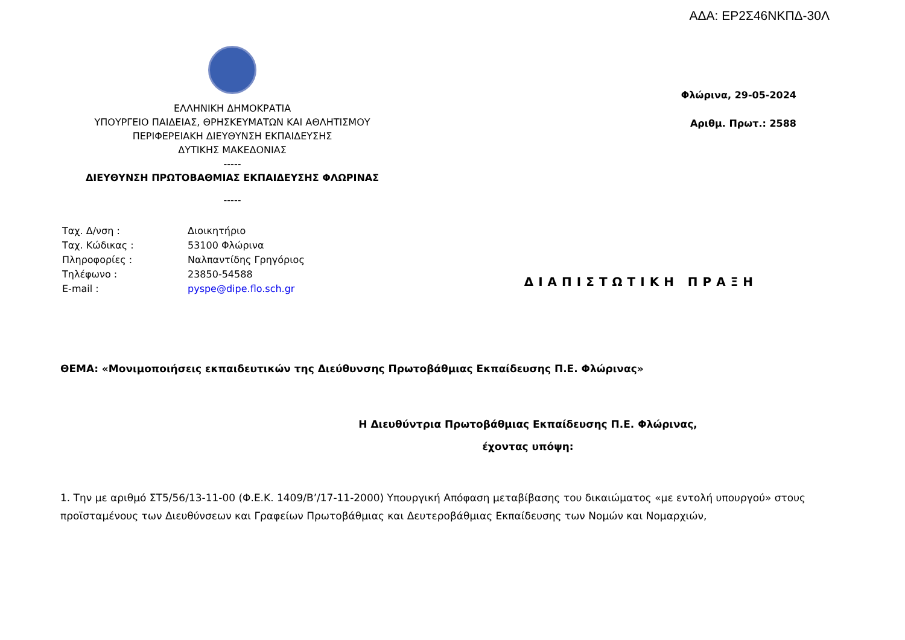ΑΔΑ: ΕΡ2Σ46ΝΚΠΔ-30Λ
ΕΛΛΗΝΙΚΗ ΔΗΜΟΚΡΑΤΙΑ
ΥΠΟΥΡΓΕΙΟ ΠΑΙΔΕΙΑΣ, ΘΡΗΣΚΕΥΜΑΤΩΝ ΚΑΙ ΑΘΛΗΤΙΣΜΟΥ
ΠΕΡΙΦΕΡΕΙΑΚΗ ΔΙΕΥΘΥΝΣΗ ΕΚΠΑΙΔΕΥΣΗΣ
ΔΥΤΙΚΗΣ ΜΑΚΕΔΟΝΙΑΣ
-----
ΔΙΕΥΘΥΝΣΗ ΠΡΩΤΟΒΑΘΜΙΑΣ ΕΚΠΑΙΔΕΥΣΗΣ ΦΛΩΡΙΝΑΣ
-----
Φλώρινα, 29-05-2024
Αριθμ. Πρωτ.: 2588
| Ταχ. Δ/νση : | Διοικητήριο |
| Ταχ. Κώδικας : | 53100 Φλώρινα |
| Πληροφορίες : | Ναλπαντίδης Γρηγόριος |
| Τηλέφωνο : | 23850-54588 |
| E-mail : | pyspe@dipe.flo.sch.gr |
ΔΙΑΠΙΣΤΩΤΙΚΗ ΠΡΑΞΗ
ΘΕΜΑ: «Μονιμοποιήσεις εκπαιδευτικών της Διεύθυνσης Πρωτοβάθμιας Εκπαίδευσης Π.Ε. Φλώρινας»
Η Διευθύντρια Πρωτοβάθμιας Εκπαίδευσης Π.Ε. Φλώρινας,
έχοντας υπόψη:
1. Την με αριθμό ΣΤ5/56/13-11-00 (Φ.Ε.Κ. 1409/Β’/17-11-2000) Υπουργική Απόφαση μεταβίβασης του δικαιώματος «με εντολή υπουργού» στους προϊσταμένους των Διευθύνσεων και Γραφείων Πρωτοβάθμιας και Δευτεροβάθμιας Εκπαίδευσης των Νομών και Νομαρχιών,